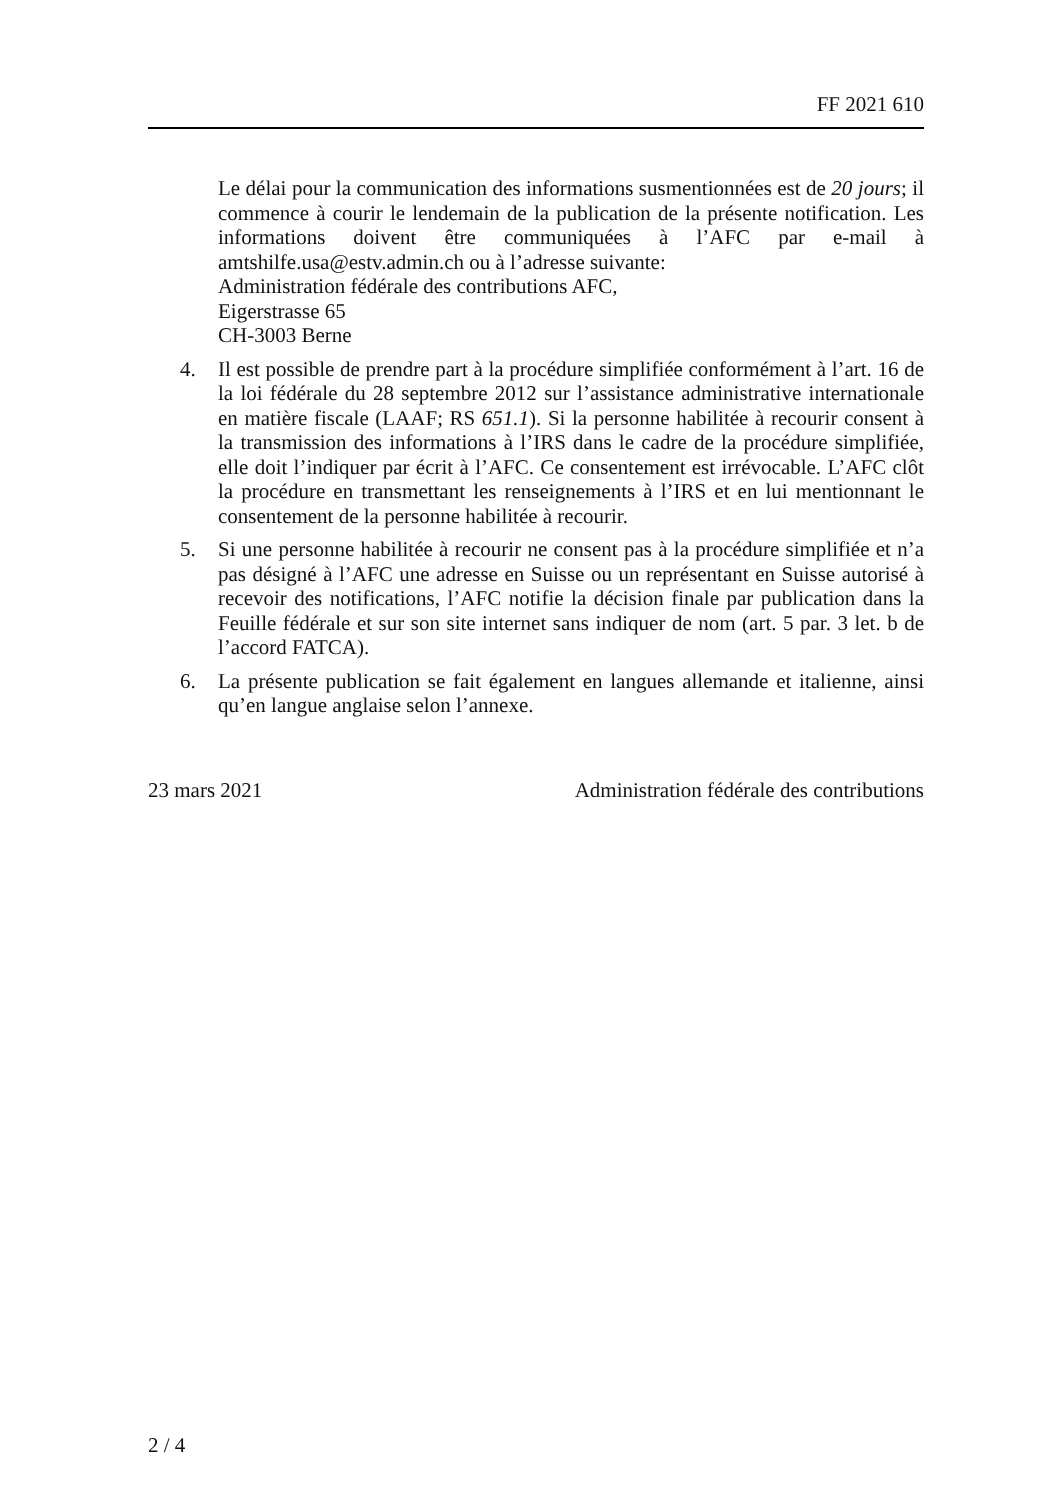FF 2021 610
Le délai pour la communication des informations susmentionnées est de 20 jours; il commence à courir le lendemain de la publication de la présente notification. Les informations doivent être communiquées à l’AFC par e-mail à amtshilfe.usa@estv.admin.ch ou à l’adresse suivante:
Administration fédérale des contributions AFC,
Eigerstrasse 65
CH-3003 Berne
4. Il est possible de prendre part à la procédure simplifiée conformément à l’art. 16 de la loi fédérale du 28 septembre 2012 sur l’assistance administrative internationale en matière fiscale (LAAF; RS 651.1). Si la personne habilitée à recourir consent à la transmission des informations à l’IRS dans le cadre de la procédure simplifiée, elle doit l’indiquer par écrit à l’AFC. Ce consentement est irrévocable. L’AFC clôt la procédure en transmettant les renseignements à l’IRS et en lui mentionnant le consentement de la personne habilitée à recourir.
5. Si une personne habilitée à recourir ne consent pas à la procédure simplifiée et n’a pas désigné à l’AFC une adresse en Suisse ou un représentant en Suisse autorisé à recevoir des notifications, l’AFC notifie la décision finale par publication dans la Feuille fédérale et sur son site internet sans indiquer de nom (art. 5 par. 3 let. b de l’accord FATCA).
6. La présente publication se fait également en langues allemande et italienne, ainsi qu’en langue anglaise selon l’annexe.
23 mars 2021 Administration fédérale des contributions
2 / 4